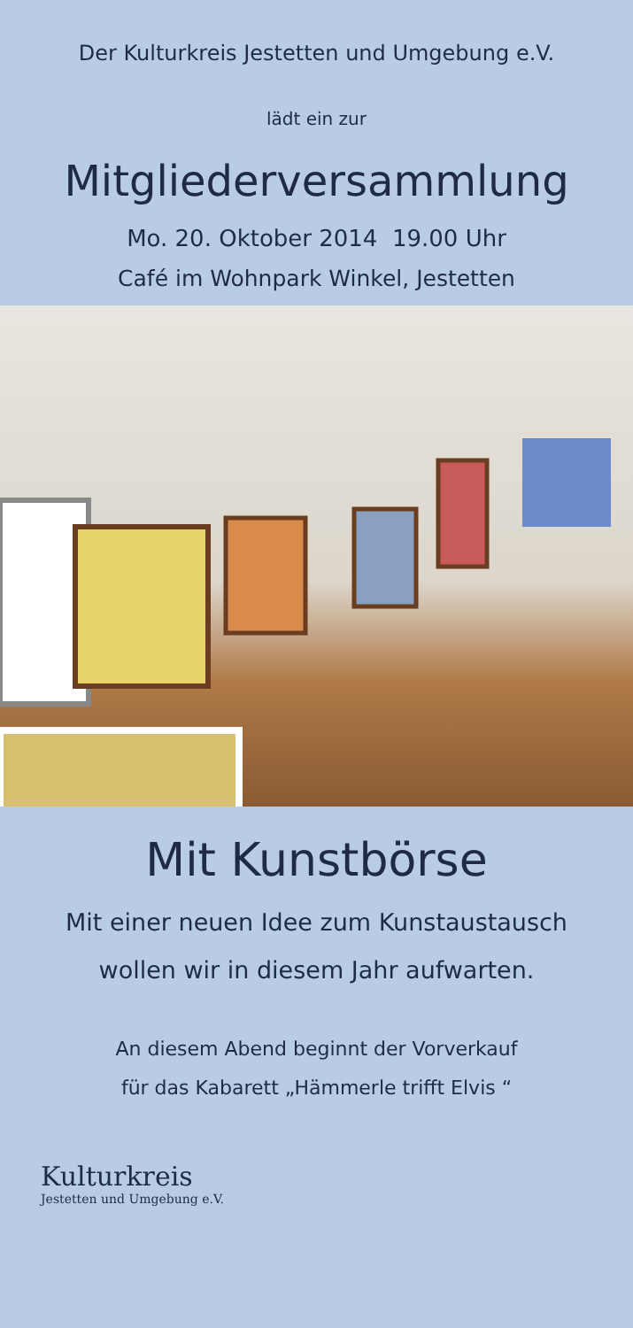Der Kulturkreis Jestetten und Umgebung e.V.
lädt ein zur
Mitgliederversammlung
Mo. 20. Oktober 2014 19.00 Uhr
Café im Wohnpark Winkel, Jestetten
Mit Kunstbörse
Mit einer neuen Idee zum Kunstaustausch
wollen wir in diesem Jahr aufwarten.
An diesem Abend beginnt der Vorverkauf
für das Kabarett „Hämmerle trifft Elvis “
Kulturkreis
Jestetten und Umgebung e.V.